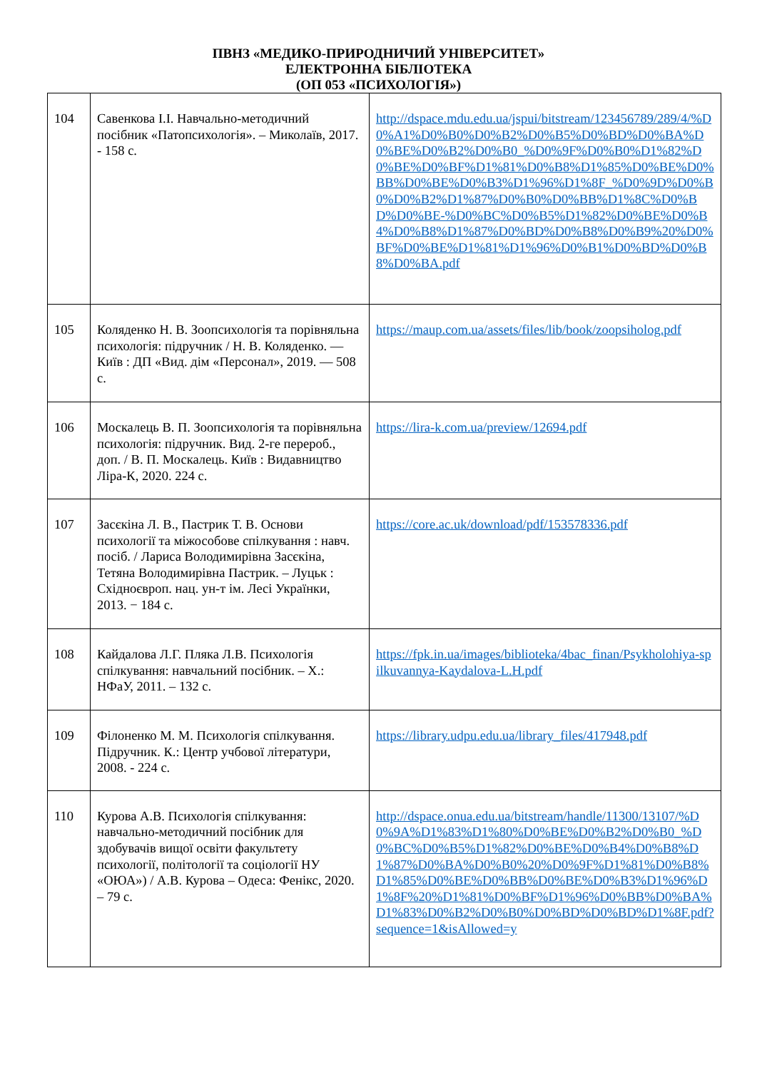ПВНЗ «МЕДИКО-ПРИРОДНИЧИЙ УНІВЕРСИТЕТ»
ЕЛЕКТРОННА БІБЛІОТЕКА
(ОП 053 «ПСИХОЛОГІЯ»)
| 104 | Савенкова І.І. Навчально-методичний посібник «Патопсихологія». – Миколаїв, 2017. - 158 с. | http://dspace.mdu.edu.ua/jspui/bitstream/123456789/289/4/%D0%A1%D0%B0%D0%B2%D0%B5%D0%BD%D0%BA%D0%BE%D0%B2%D0%B0_%D0%9F%D0%B0%D1%82%D0%BE%D0%BF%D1%81%D0%B8%D1%85%D0%BE%D0%BB%D0%BE%D0%B3%D1%96%D1%8F_%D0%9D%D0%B0%D0%B2%D1%87%D0%B0%D0%BB%D1%8C%D0%BD%D0%BE-%D0%BC%D0%B5%D1%82%D0%BE%D0%B4%D0%B8%D1%87%D0%BD%D0%B8%D0%B9%20%D0%BF%D0%BE%D1%81%D1%96%D0%B1%D0%BD%D0%B8%D0%BA.pdf |
| 105 | Коляденко Н. В. Зоопсихологія та порівняльна психологія: підручник / Н. В. Коляденко. — Київ : ДП «Вид. дім «Персонал», 2019. — 508 с. | https://maup.com.ua/assets/files/lib/book/zoopsiholog.pdf |
| 106 | Москалець В. П. Зоопсихологія та порівняльна психологія: підручник. Вид. 2-ге перероб., доп. / В. П. Москалець. Київ : Видавництво Ліра-К, 2020. 224 с. | https://lira-k.com.ua/preview/12694.pdf |
| 107 | Засєкіна Л. В., Пастрик Т. В. Основи психології та міжособове спілкування : навч. посіб. / Лариса Володимирівна Засєкіна, Тетяна Володимирівна Пастрик. – Луцьк : Східноєвроп. нац. ун-т ім. Лесі Українки, 2013. − 184 с. | https://core.ac.uk/download/pdf/153578336.pdf |
| 108 | Кайдалова Л.Г. Пляка Л.В. Психологія спілкування: навчальний посібник. – Х.: НФаУ, 2011. – 132 с. | https://fpk.in.ua/images/biblioteka/4bac_finan/Psykholohiya-spilkuvannya-Kaydalova-L.H.pdf |
| 109 | Філоненко М. М. Психологія спілкування. Підручник. К.: Центр учбової літератури, 2008. - 224 с. | https://library.udpu.edu.ua/library_files/417948.pdf |
| 110 | Курова А.В. Психологія спілкування: навчально-методичний посібник для здобувачів вищої освіти факультету психології, політології та соціології НУ «ОЮА») / А.В. Курова – Одеса: Фенікс, 2020. – 79 с. | http://dspace.onua.edu.ua/bitstream/handle/11300/13107/%D0%9A%D1%83%D1%80%D0%BE%D0%B2%D0%B0_%D0%BC%D0%B5%D1%82%D0%BE%D0%B4%D0%B8%D1%87%D0%BA%D0%B0%20%D0%9F%D1%81%D0%B8%D1%85%D0%BE%D0%BB%D0%BE%D0%B3%D1%96%D1%8F%20%D1%81%D0%BF%D1%96%D0%BB%D0%BA%D1%83%D0%B2%D0%B0%D0%BD%D0%BD%D1%8F.pdf?sequence=1&isAllowed=y |